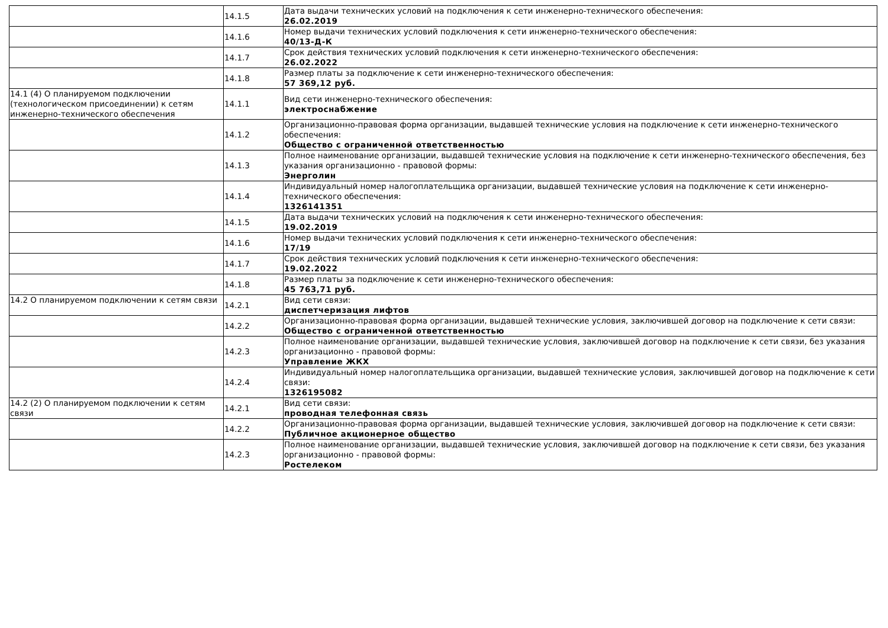| | 14.1.5 | Дата выдачи технических условий на подключения к сети инженерно-технического обеспечения: 26.02.2019 |
| | 14.1.6 | Номер выдачи технических условий подключения к сети инженерно-технического обеспечения: 40/13-Д-К |
| | 14.1.7 | Срок действия технических условий подключения к сети инженерно-технического обеспечения: 26.02.2022 |
| | 14.1.8 | Размер платы за подключение к сети инженерно-технического обеспечения: 57 369,12 руб. |
| 14.1 (4) О планируемом подключении (технологическом присоединении) к сетям инженерно-технического обеспечения | 14.1.1 | Вид сети инженерно-технического обеспечения: электроснабжение |
| | 14.1.2 | Организационно-правовая форма организации, выдавшей технические условия на подключение к сети инженерно-технического обеспечения: Общество с ограниченной ответственностью |
| | 14.1.3 | Полное наименование организации, выдавшей технические условия на подключение к сети инженерно-технического обеспечения, без указания организационно - правовой формы: Энерголин |
| | 14.1.4 | Индивидуальный номер налогоплательщика организации, выдавшей технические условия на подключение к сети инженерно-технического обеспечения: 1326141351 |
| | 14.1.5 | Дата выдачи технических условий на подключения к сети инженерно-технического обеспечения: 19.02.2019 |
| | 14.1.6 | Номер выдачи технических условий подключения к сети инженерно-технического обеспечения: 17/19 |
| | 14.1.7 | Срок действия технических условий подключения к сети инженерно-технического обеспечения: 19.02.2022 |
| | 14.1.8 | Размер платы за подключение к сети инженерно-технического обеспечения: 45 763,71 руб. |
| 14.2 О планируемом подключении к сетям связи | 14.2.1 | Вид сети связи: диспетчеризация лифтов |
| | 14.2.2 | Организационно-правовая форма организации, выдавшей технические условия, заключившей договор на подключение к сети связи: Общество с ограниченной ответственностью |
| | 14.2.3 | Полное наименование организации, выдавшей технические условия, заключившей договор на подключение к сети связи, без указания организационно - правовой формы: Управление ЖКХ |
| | 14.2.4 | Индивидуальный номер налогоплательщика организации, выдавшей технические условия, заключившей договор на подключение к сети связи: 1326195082 |
| 14.2 (2) О планируемом подключении к сетям связи | 14.2.1 | Вид сети связи: проводная телефонная связь |
| | 14.2.2 | Организационно-правовая форма организации, выдавшей технические условия, заключившей договор на подключение к сети связи: Публичное акционерное общество |
| | 14.2.3 | Полное наименование организации, выдавшей технические условия, заключившей договор на подключение к сети связи, без указания организационно - правовой формы: Ростелеком |